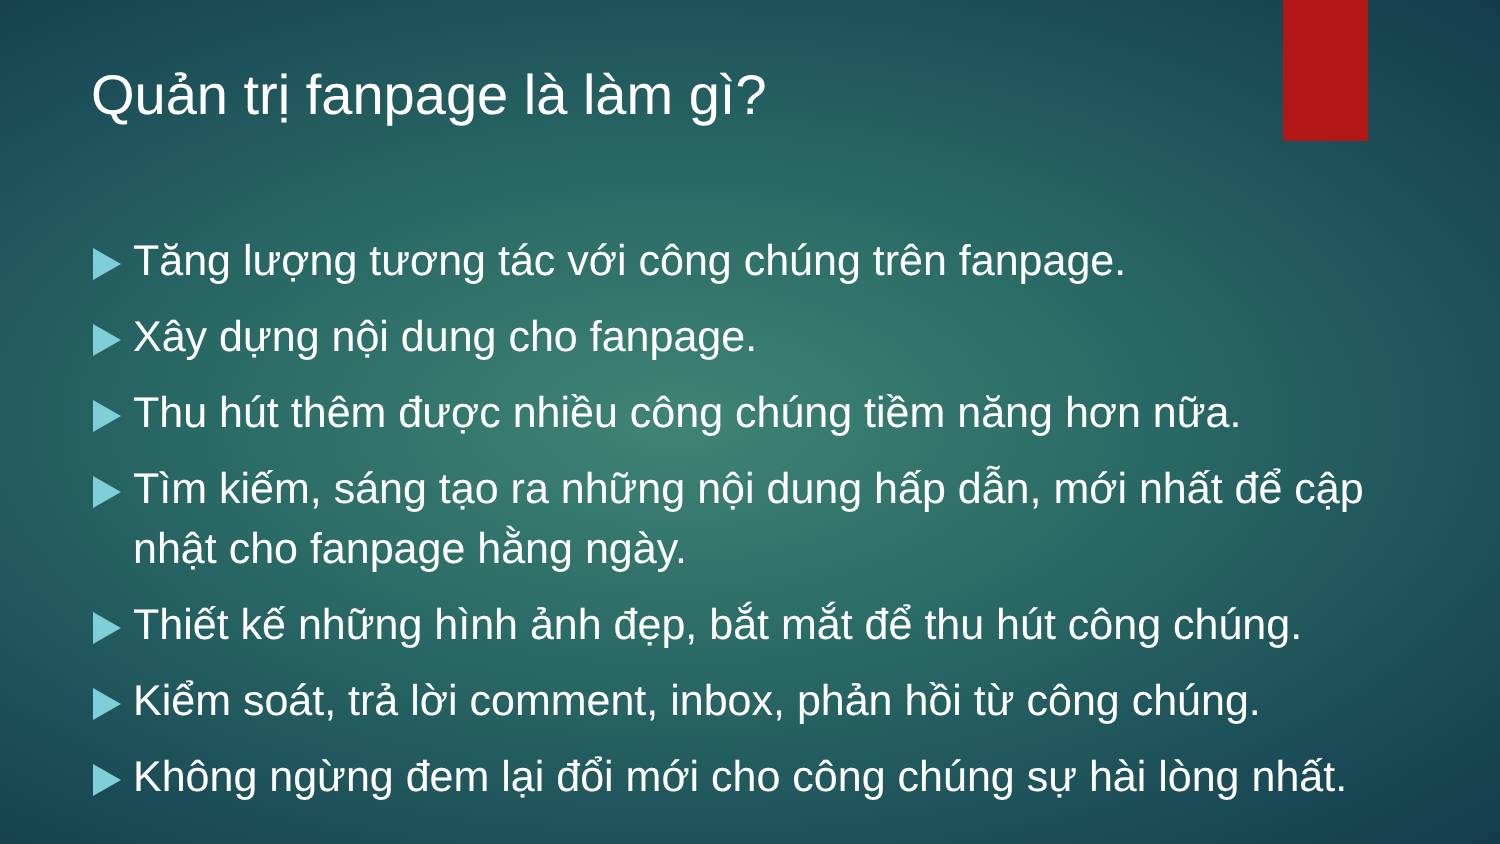Quản trị fanpage là làm gì?
Tăng lượng tương tác với công chúng trên fanpage.
Xây dựng nội dung cho fanpage.
Thu hút thêm được nhiều công chúng tiềm năng hơn nữa.
Tìm kiếm, sáng tạo ra những nội dung hấp dẫn, mới nhất để cập nhật cho fanpage hằng ngày.
Thiết kế những hình ảnh đẹp, bắt mắt để thu hút công chúng.
Kiểm soát, trả lời comment, inbox, phản hồi từ công chúng.
Không ngừng đem lại đổi mới cho công chúng sự hài lòng nhất.